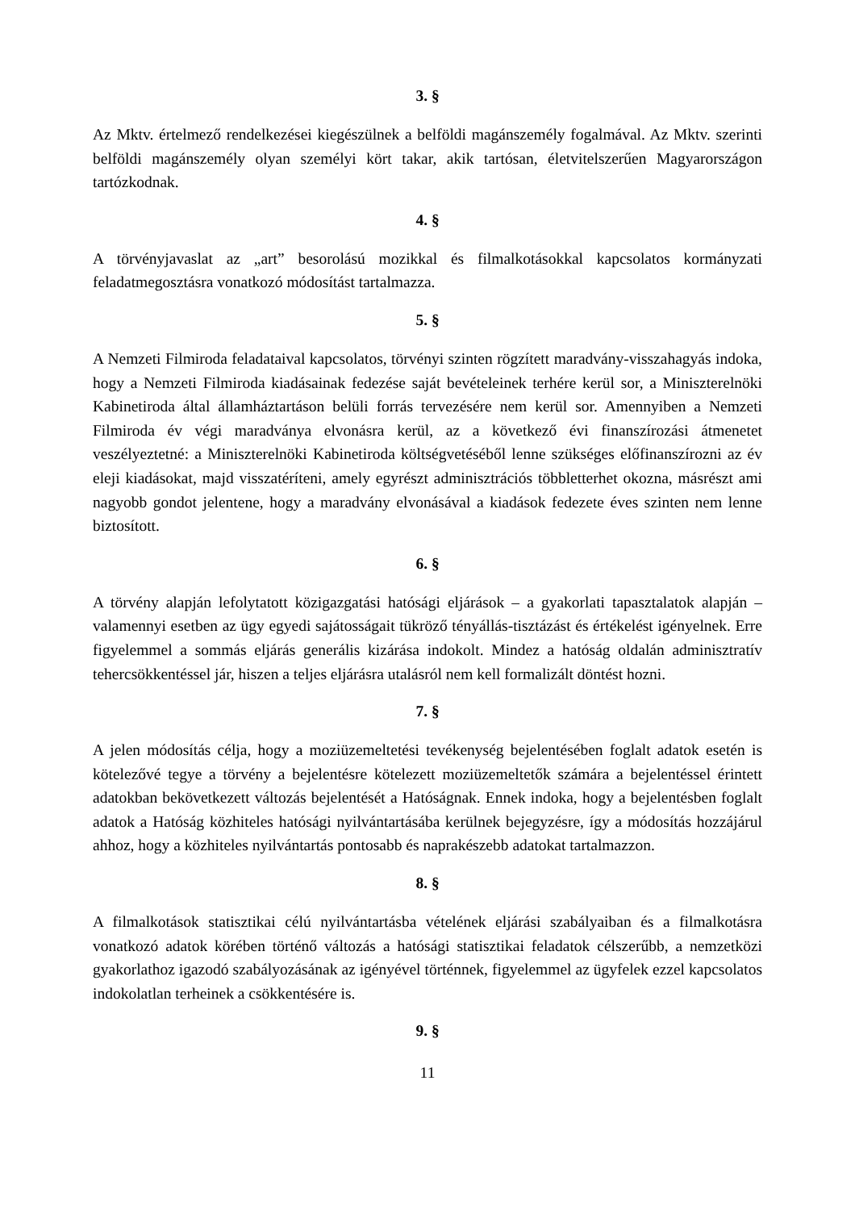3. §
Az Mktv. értelmező rendelkezései kiegészülnek a belföldi magánszemély fogalmával. Az Mktv. szerinti belföldi magánszemély olyan személyi kört takar, akik tartósan, életvitelszerűen Magyarországon tartózkodnak.
4. §
A törvényjavaslat az „art” besorolású mozikkal és filmalkotásokkal kapcsolatos kormányzati feladatmegosztásra vonatkozó módosítást tartalmazza.
5. §
A Nemzeti Filmiroda feladataival kapcsolatos, törvényi szinten rögzített maradvány-visszahagyás indoka, hogy a Nemzeti Filmiroda kiadásainak fedezése saját bevételeinek terhére kerül sor, a Miniszterelnöki Kabinetiroda által államháztartáson belüli forrás tervezésére nem kerül sor. Amennyiben a Nemzeti Filmiroda év végi maradványa elvonásra kerül, az a következő évi finanszírozási átmenetet veszélyeztetné: a Miniszterelnöki Kabinetiroda költségvetéséből lenne szükséges előfinanszírozni az év eleji kiadásokat, majd visszatéríteni, amely egyrészt adminisztrációs többletterhet okozna, másrészt ami nagyobb gondot jelentene, hogy a maradvány elvonásával a kiadások fedezete éves szinten nem lenne biztosított.
6. §
A törvény alapján lefolytatott közigazgatási hatósági eljárások – a gyakorlati tapasztalatok alapján – valamennyi esetben az ügy egyedi sajátosságait tükröző tényállás-tisztázást és értékelést igényelnek. Erre figyelemmel a sommás eljárás generális kizárása indokolt. Mindez a hatóság oldalán adminisztratív tehercsökkentéssel jár, hiszen a teljes eljárásra utalásról nem kell formalizált döntést hozni.
7. §
A jelen módosítás célja, hogy a moziüzemeltetési tevékenység bejelentésében foglalt adatok esetén is kötelezővé tegye a törvény a bejelentésre kötelezett moziüzemeltetők számára a bejelentéssel érintett adatokban bekövetkezett változás bejelentését a Hatóságnak. Ennek indoka, hogy a bejelentésben foglalt adatok a Hatóság közhiteles hatósági nyilvántartásába kerülnek bejegyzésre, így a módosítás hozzájárul ahhoz, hogy a közhiteles nyilvántartás pontosabb és naprakészebb adatokat tartalmazzon.
8. §
A filmalkotások statisztikai célú nyilvántartásba vételének eljárási szabályaiban és a filmalkotásra vonatkozó adatok körében történő változás a hatósági statisztikai feladatok célszerűbb, a nemzetközi gyakorlathoz igazodó szabályozásának az igényével történnek, figyelemmel az ügyfelek ezzel kapcsolatos indokolatlan terheinek a csökkentésére is.
9. §
11